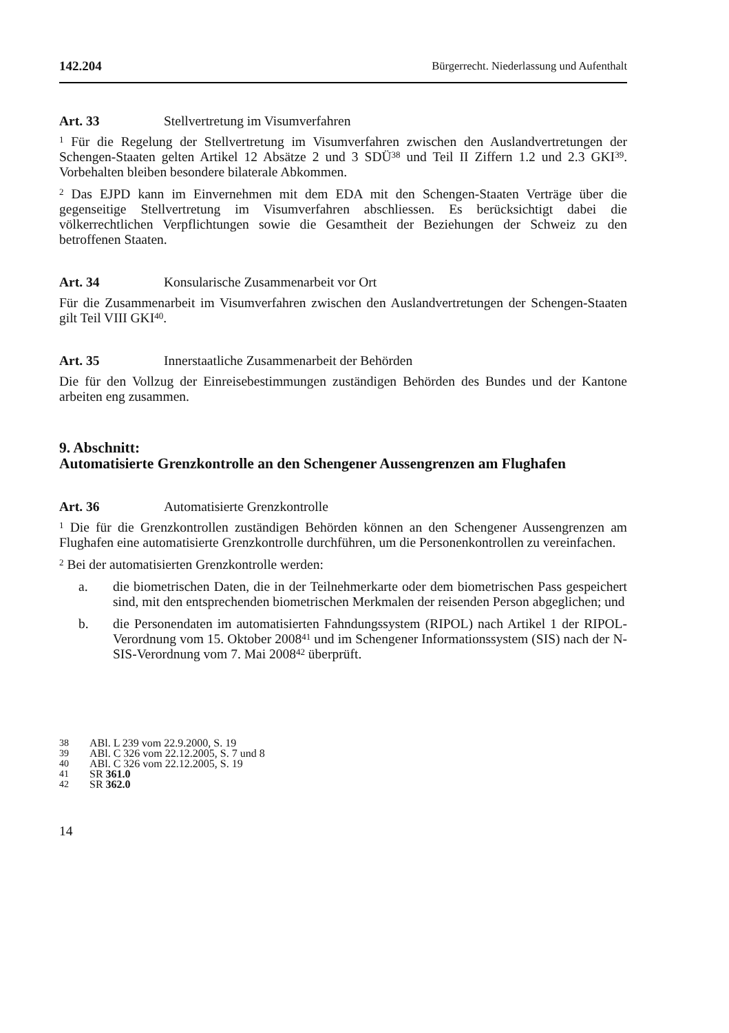142.204 Bürgerrecht. Niederlassung und Aufenthalt
Art. 33 Stellvertretung im Visumverfahren
<sup>1</sup> Für die Regelung der Stellvertretung im Visumverfahren zwischen den Auslandvertretungen der Schengen-Staaten gelten Artikel 12 Absätze 2 und 3 SDÜ<sup>38</sup> und Teil II Ziffern 1.2 und 2.3 GKI<sup>39</sup>. Vorbehalten bleiben besondere bilaterale Abkommen.
<sup>2</sup> Das EJPD kann im Einvernehmen mit dem EDA mit den Schengen-Staaten Verträge über die gegenseitige Stellvertretung im Visumverfahren abschliessen. Es berücksichtigt dabei die völkerrechtlichen Verpflichtungen sowie die Gesamtheit der Beziehungen der Schweiz zu den betroffenen Staaten.
Art. 34 Konsularische Zusammenarbeit vor Ort
Für die Zusammenarbeit im Visumverfahren zwischen den Auslandvertretungen der Schengen-Staaten gilt Teil VIII GKI<sup>40</sup>.
Art. 35 Innerstaatliche Zusammenarbeit der Behörden
Die für den Vollzug der Einreisebestimmungen zuständigen Behörden des Bundes und der Kantone arbeiten eng zusammen.
9. Abschnitt:
Automatisierte Grenzkontrolle an den Schengener Aussengrenzen am Flughafen
Art. 36 Automatisierte Grenzkontrolle
<sup>1</sup> Die für die Grenzkontrollen zuständigen Behörden können an den Schengener Aussengrenzen am Flughafen eine automatisierte Grenzkontrolle durchführen, um die Personenkontrollen zu vereinfachen.
<sup>2</sup> Bei der automatisierten Grenzkontrolle werden:
a. die biometrischen Daten, die in der Teilnehmerkarte oder dem biometrischen Pass gespeichert sind, mit den entsprechenden biometrischen Merkmalen der reisenden Person abgeglichen; und
b. die Personendaten im automatisierten Fahndungssystem (RIPOL) nach Artikel 1 der RIPOL-Verordnung vom 15. Oktober 2008<sup>41</sup> und im Schengener Informationssystem (SIS) nach der N-SIS-Verordnung vom 7. Mai 2008<sup>42</sup> überprüft.
38 ABl. L 239 vom 22.9.2000, S. 19
39 ABl. C 326 vom 22.12.2005, S. 7 und 8
40 ABl. C 326 vom 22.12.2005, S. 19
41 SR 361.0
42 SR 362.0
14